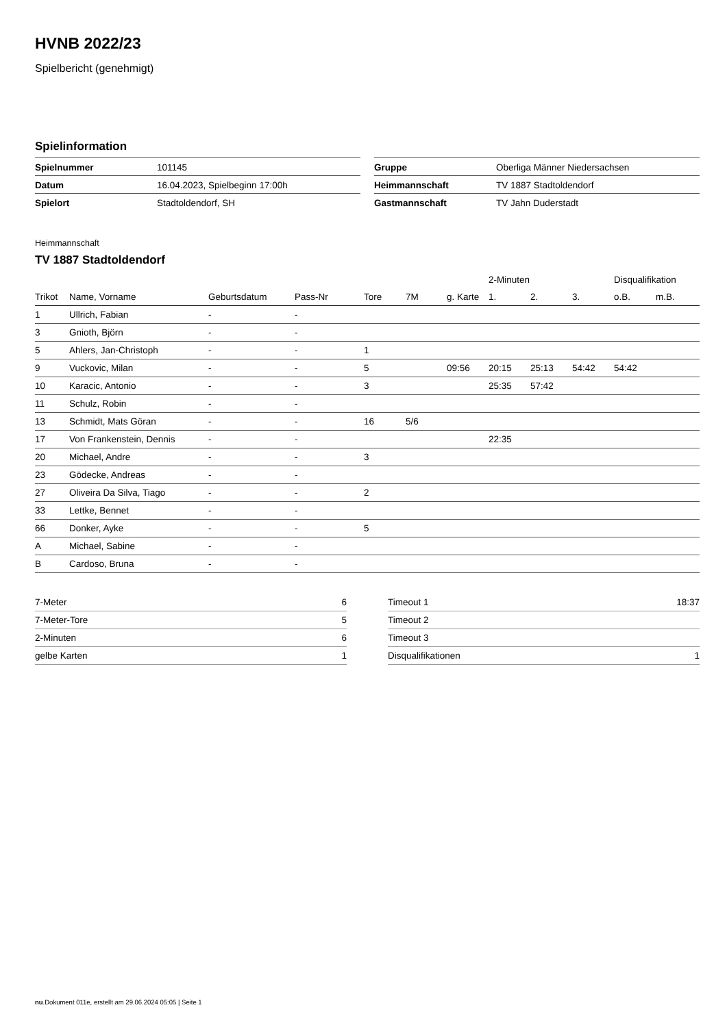HVNB 2022/23
Spielbericht (genehmigt)
Spielinformation
| Spielnummer | 101145 |
| Datum | 16.04.2023, Spielbeginn 17:00h |
| Spielort | Stadtoldendorf, SH |
| Gruppe | Oberliga Männer Niedersachsen |
| Heimmannschaft | TV 1887 Stadtoldendorf |
| Gastmannschaft | TV Jahn Duderstadt |
Heimmannschaft
TV 1887 Stadtoldendorf
| | | | | | | | 2-Minuten | | | Disqualifikation | |
| --- | --- | --- | --- | --- | --- | --- | --- | --- | --- | --- | --- |
| Trikot | Name, Vorname | Geburtsdatum | Pass-Nr | Tore | 7M | g. Karte | 1. | 2. | 3. | o.B. | m.B. |
| 1 | Ullrich, Fabian | - | - | | | | | | | | |
| 3 | Gnioth, Björn | - | - | | | | | | | | |
| 5 | Ahlers, Jan-Christoph | - | - | 1 | | | | | | | |
| 9 | Vuckovic, Milan | - | - | 5 | | 09:56 | 20:15 | 25:13 | 54:42 | 54:42 | |
| 10 | Karacic, Antonio | - | - | 3 | | | 25:35 | 57:42 | | | |
| 11 | Schulz, Robin | - | - | | | | | | | | |
| 13 | Schmidt, Mats Göran | - | - | 16 | 5/6 | | | | | | |
| 17 | Von Frankenstein, Dennis | - | - | | | | 22:35 | | | | |
| 20 | Michael, Andre | - | - | 3 | | | | | | | |
| 23 | Gödecke, Andreas | - | - | | | | | | | | |
| 27 | Oliveira Da Silva, Tiago | - | - | 2 | | | | | | | |
| 33 | Lettke, Bennet | - | - | | | | | | | | |
| 66 | Donker, Ayke | - | - | 5 | | | | | | | |
| A | Michael, Sabine | - | - | | | | | | | | |
| B | Cardoso, Bruna | - | - | | | | | | | | |
| 7-Meter | 6 |
| 7-Meter-Tore | 5 |
| 2-Minuten | 6 |
| gelbe Karten | 1 |
| Timeout 1 | 18:37 |
| Timeout 2 | |
| Timeout 3 | |
| Disqualifikationen | 1 |
nu.Dokument 011e, erstellt am 29.06.2024 05:05 | Seite 1